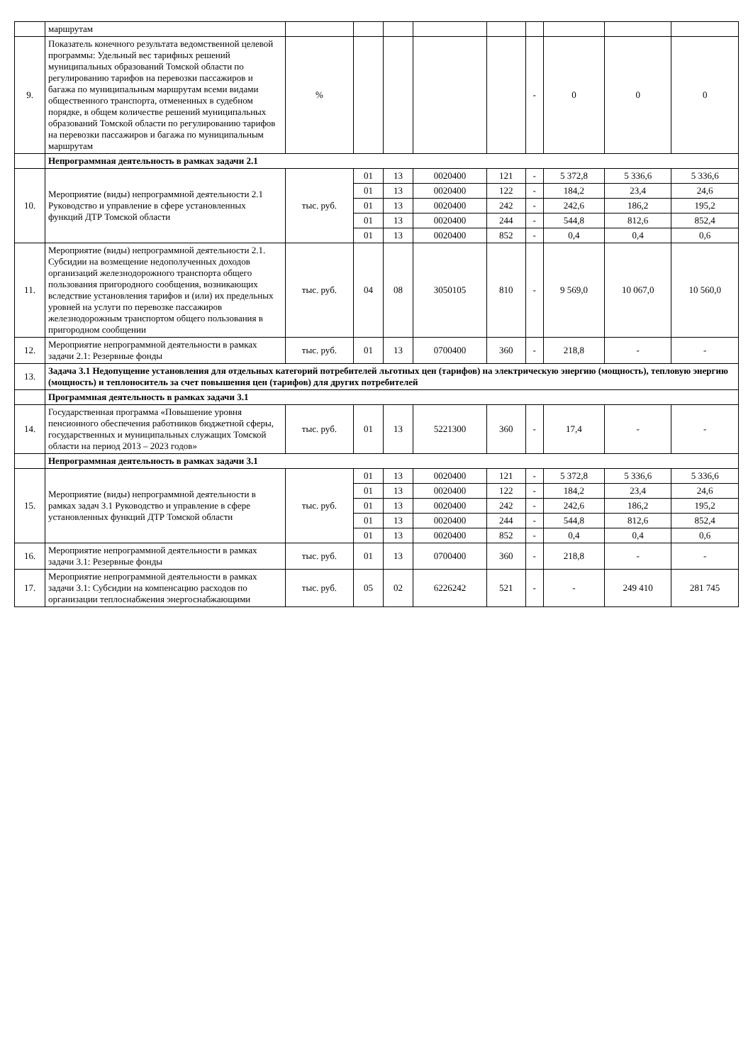| | маршрутам | | | | | | | | | |
| 9. | Показатель конечного результата ведомственной целевой программы: Удельный вес тарифных решений муниципальных образований Томской области по регулированию тарифов на перевозки пассажиров и багажа по муниципальным маршрутам всеми видами общественного транспорта, отмененных в судебном порядке, в общем количестве решений муниципальных образований Томской области по регулированию тарифов на перевозки пассажиров и багажа по муниципальным маршрутам | % | | | | | - | 0 | 0 | 0 |
| | Непрограммная деятельность в рамках задачи 2.1 | | | | | | | | | |
| 10. | Мероприятие (виды) непрограммной деятельности 2.1 Руководство и управление в сфере установленных функций ДТР Томской области | тыс. руб. | 01 | 13 | 0020400 | 121 | - | 5 372,8 | 5 336,6 | 5 336,6 |
| | | | 01 | 13 | 0020400 | 122 | - | 184,2 | 23,4 | 24,6 |
| | | | 01 | 13 | 0020400 | 242 | - | 242,6 | 186,2 | 195,2 |
| | | | 01 | 13 | 0020400 | 244 | - | 544,8 | 812,6 | 852,4 |
| | | | 01 | 13 | 0020400 | 852 | - | 0,4 | 0,4 | 0,6 |
| 11. | Мероприятие (виды) непрограммной деятельности 2.1. Субсидии на возмещение недополученных доходов организаций железнодорожного транспорта общего пользования пригородного сообщения, возникающих вследствие установления тарифов и (или) их предельных уровней на услуги по перевозке пассажиров железнодорожным транспортом общего пользования в пригородном сообщении | тыс. руб. | 04 | 08 | 3050105 | 810 | - | 9 569,0 | 10 067,0 | 10 560,0 |
| 12. | Мероприятие непрограммной деятельности в рамках задачи 2.1: Резервные фонды | тыс. руб. | 01 | 13 | 0700400 | 360 | - | 218,8 | - | - |
| 13. | Задача 3.1 Недопущение установления для отдельных категорий потребителей льготных цен (тарифов) на электрическую энергию (мощность), тепловую энергию (мощность) и теплоноситель за счет повышения цен (тарифов) для других потребителей | | | | | | | | | |
| | Программная деятельность в рамках задачи 3.1 | | | | | | | | | |
| 14. | Государственная программа «Повышение уровня пенсионного обеспечения работников бюджетной сферы, государственных и муниципальных служащих Томской области на период 2013 – 2023 годов» | тыс. руб. | 01 | 13 | 5221300 | 360 | - | 17,4 | - | - |
| | Непрограммная деятельность в рамках задачи 3.1 | | | | | | | | | |
| 15. | Мероприятие (виды) непрограммной деятельности в рамках задач 3.1 Руководство и управление в сфере установленных функций ДТР Томской области | тыс. руб. | 01 | 13 | 0020400 | 121 | - | 5 372,8 | 5 336,6 | 5 336,6 |
| | | | 01 | 13 | 0020400 | 122 | - | 184,2 | 23,4 | 24,6 |
| | | | 01 | 13 | 0020400 | 242 | - | 242,6 | 186,2 | 195,2 |
| | | | 01 | 13 | 0020400 | 244 | - | 544,8 | 812,6 | 852,4 |
| | | | 01 | 13 | 0020400 | 852 | - | 0,4 | 0,4 | 0,6 |
| 16. | Мероприятие непрограммной деятельности в рамках задачи 3.1: Резервные фонды | тыс. руб. | 01 | 13 | 0700400 | 360 | - | 218,8 | - | - |
| 17. | Мероприятие непрограммной деятельности в рамках задачи 3.1: Субсидии на компенсацию расходов по организации теплоснабжения энергоснабжающими | тыс. руб. | 05 | 02 | 6226242 | 521 | - | - | 249 410 | 281 745 |